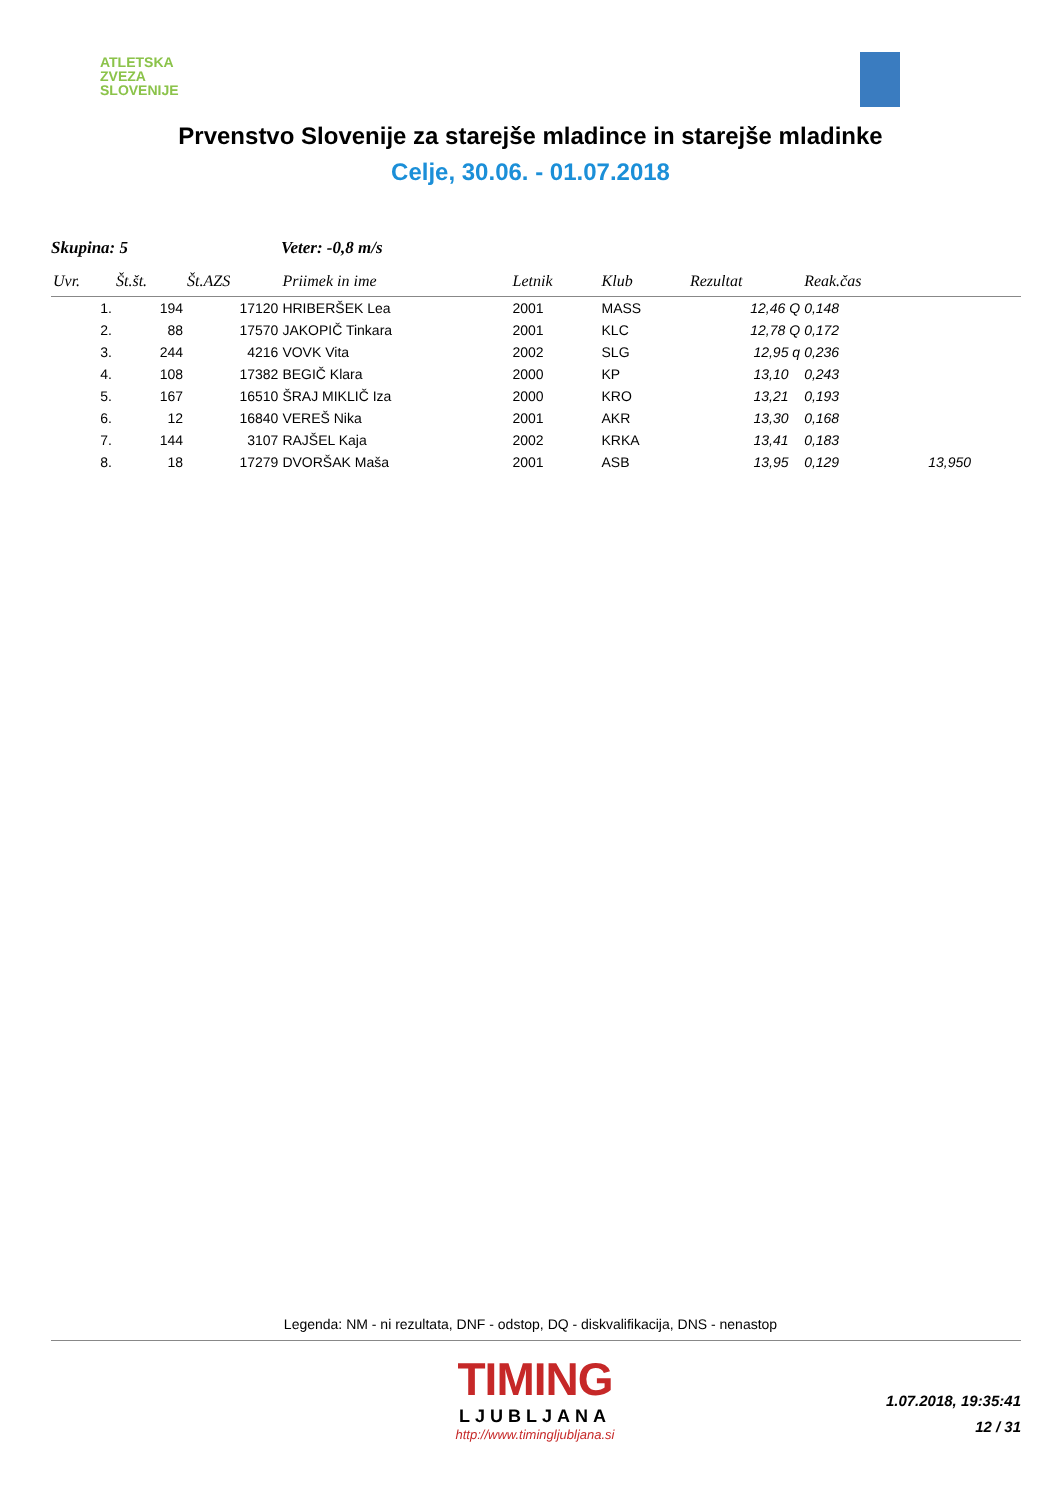ATLETSKA
ZVEZA
SLOVENIJE
Prvenstvo Slovenije za starejše mladince in starejše mladinke
Celje, 30.06. - 01.07.2018
Skupina: 5 Veter: -0,8 m/s
| Uvr. | Št.št. | Št.AZS | Priimek in ime | Letnik | Klub | Rezultat | Reak.čas | |
| --- | --- | --- | --- | --- | --- | --- | --- | --- |
| 1. | 194 | 17120 | HRIBERŠEK Lea | 2001 | MASS | 12,46 Q | 0,148 | |
| 2. | 88 | 17570 | JAKOPIČ Tinkara | 2001 | KLC | 12,78 Q | 0,172 | |
| 3. | 244 | 4216 | VOVK Vita | 2002 | SLG | 12,95 q | 0,236 | |
| 4. | 108 | 17382 | BEGIČ Klara | 2000 | KP | 13,10 | 0,243 | |
| 5. | 167 | 16510 | ŠRAJ MIKLIČ Iza | 2000 | KRO | 13,21 | 0,193 | |
| 6. | 12 | 16840 | VEREŠ Nika | 2001 | AKR | 13,30 | 0,168 | |
| 7. | 144 | 3107 | RAJŠEL Kaja | 2002 | KRKA | 13,41 | 0,183 | |
| 8. | 18 | 17279 | DVORŠAK Maša | 2001 | ASB | 13,95 | 0,129 | 13,950 |
Legenda: NM - ni rezultata, DNF - odstop, DQ - diskvalifikacija, DNS - nenastop
TIMING
LJUBLJANA
http://www.timingljubljana.si
1.07.2018, 19:35:41
12 / 31